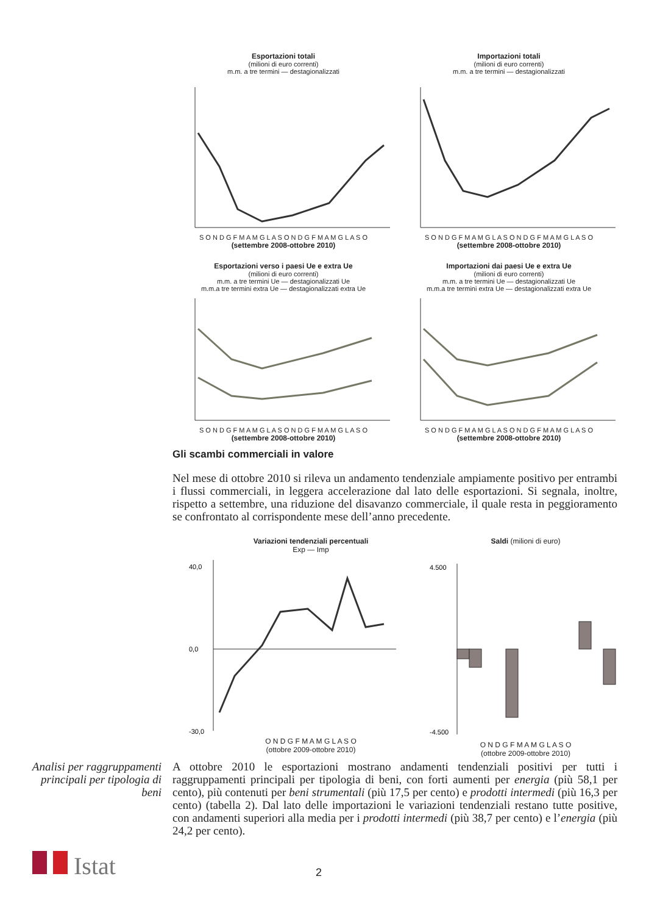Esportazioni totali
(milioni di euro correnti)
m.m. a tre termini — destagionalizzati S O N D G F M A M G L A S O N D G F M A M G L A S O
(settembre 2008-ottobre 2010)
Importazioni totali
(milioni di euro correnti)
m.m. a tre termini — destagionalizzati S O N D G F M A M G L A S O N D G F M A M G L A S O
(settembre 2008-ottobre 2010)
Esportazioni verso i paesi Ue e extra Ue
(milioni di euro correnti)
m.m. a tre termini Ue — destagionalizzati Ue
m.m.a tre termini extra Ue — destagionalizzati extra Ue S O N D G F M A M G L A S O N D G F M A M G L A S O
(settembre 2008-ottobre 2010)
Importazioni dai paesi Ue e extra Ue
(milioni di euro correnti)
m.m. a tre termini Ue — destagionalizzati Ue
m.m.a tre termini extra Ue — destagionalizzati extra Ue S O N D G F M A M G L A S O N D G F M A M G L A S O
(settembre 2008-ottobre 2010)
Gli scambi commerciali in valore
Nel mese di ottobre 2010 si rileva un andamento tendenziale ampiamente positivo per entrambi i flussi commerciali, in leggera accelerazione dal lato delle esportazioni. Si segnala, inoltre, rispetto a settembre, una riduzione del disavanzo commerciale, il quale resta in peggioramento se confrontato al corrispondente mese dell’anno precedente.
Variazioni tendenziali percentuali
Exp — Imp
40,0
0,0
-30,0
O N D G F M A M G L A S O
(ottobre 2009-ottobre 2010)
Saldi (milioni di euro)
4.500
-4.500
O N D G F M A M G L A S O
(ottobre 2009-ottobre 2010)
Analisi per raggruppamenti principali per tipologia di beni
A ottobre 2010 le esportazioni mostrano andamenti tendenziali positivi per tutti i raggruppamenti principali per tipologia di beni, con forti aumenti per energia (più 58,1 per cento), più contenuti per beni strumentali (più 17,5 per cento) e prodotti intermedi (più 16,3 per cento) (tabella 2). Dal lato delle importazioni le variazioni tendenziali restano tutte positive, con andamenti superiori alla media per i prodotti intermedi (più 38,7 per cento) e l’energia (più 24,2 per cento).
Istat 2